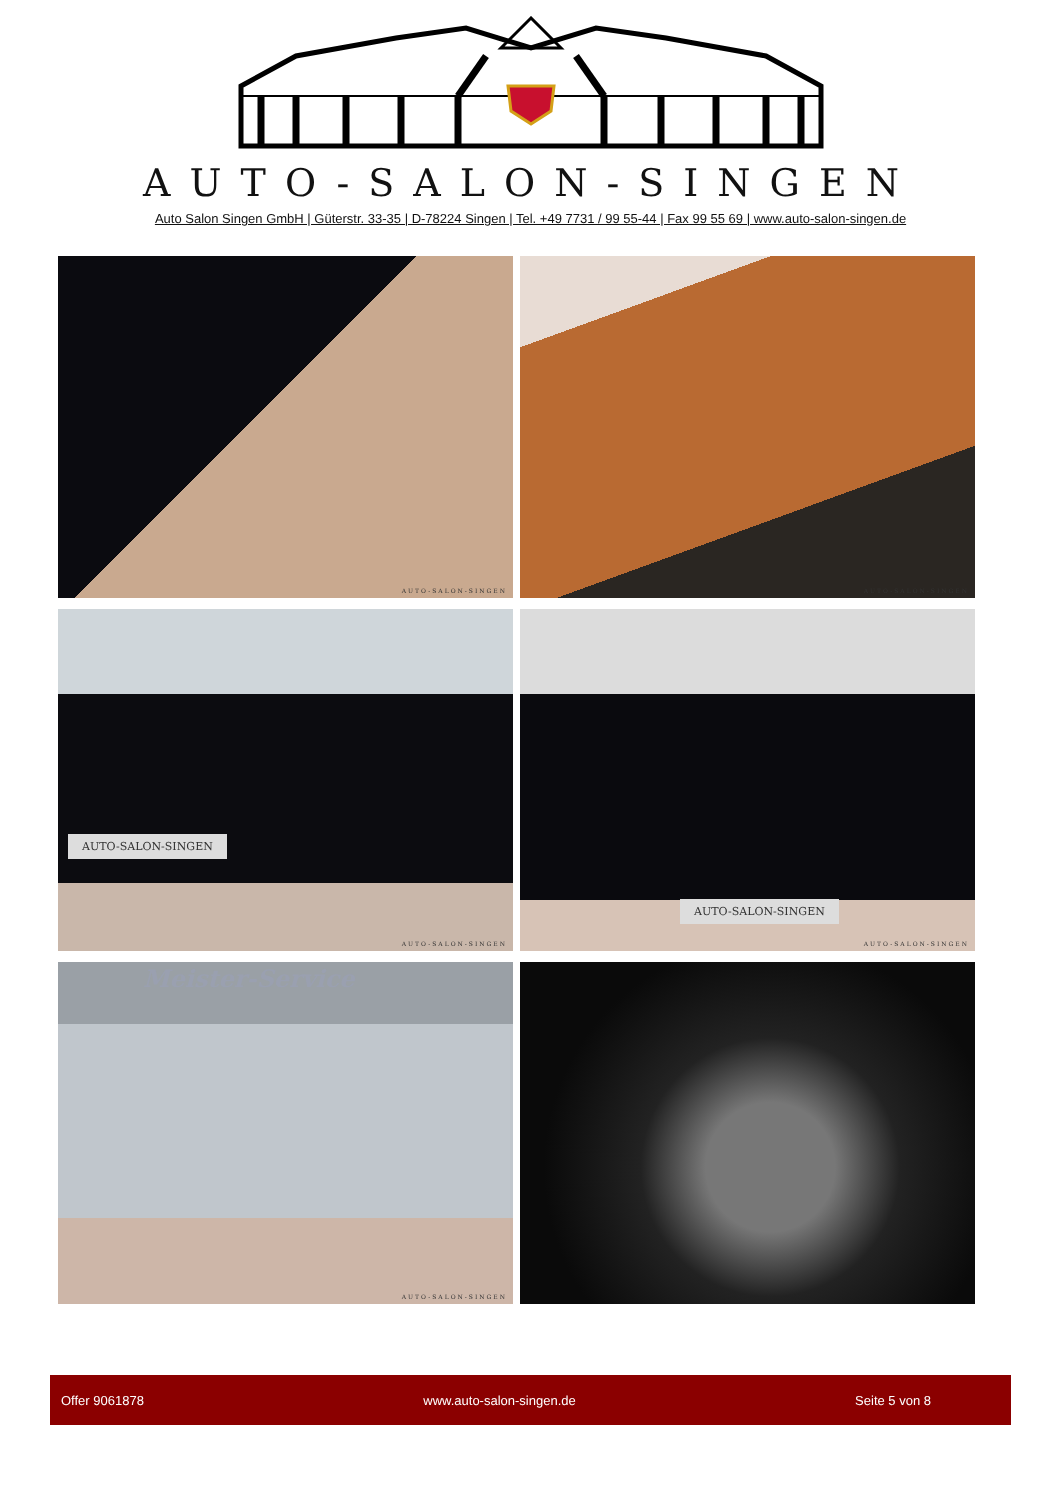AUTO-SALON-SINGEN
Auto Salon Singen GmbH | Güterstr. 33-35 | D-78224 Singen | Tel. +49 7731 / 99 55-44 | Fax 99 55 69 | www.auto-salon-singen.de
AUTO-SALON-SINGEN
AUTO-SALON-SINGEN
AUTO-SALON-SINGEN
AUTO-SALON-SINGEN
AUTO-SALON-SINGEN
AUTO-SALON-SINGEN
Meister-Service
AUTO-SALON-SINGEN
Offer 9061878 www.auto-salon-singen.de Seite 5 von 8